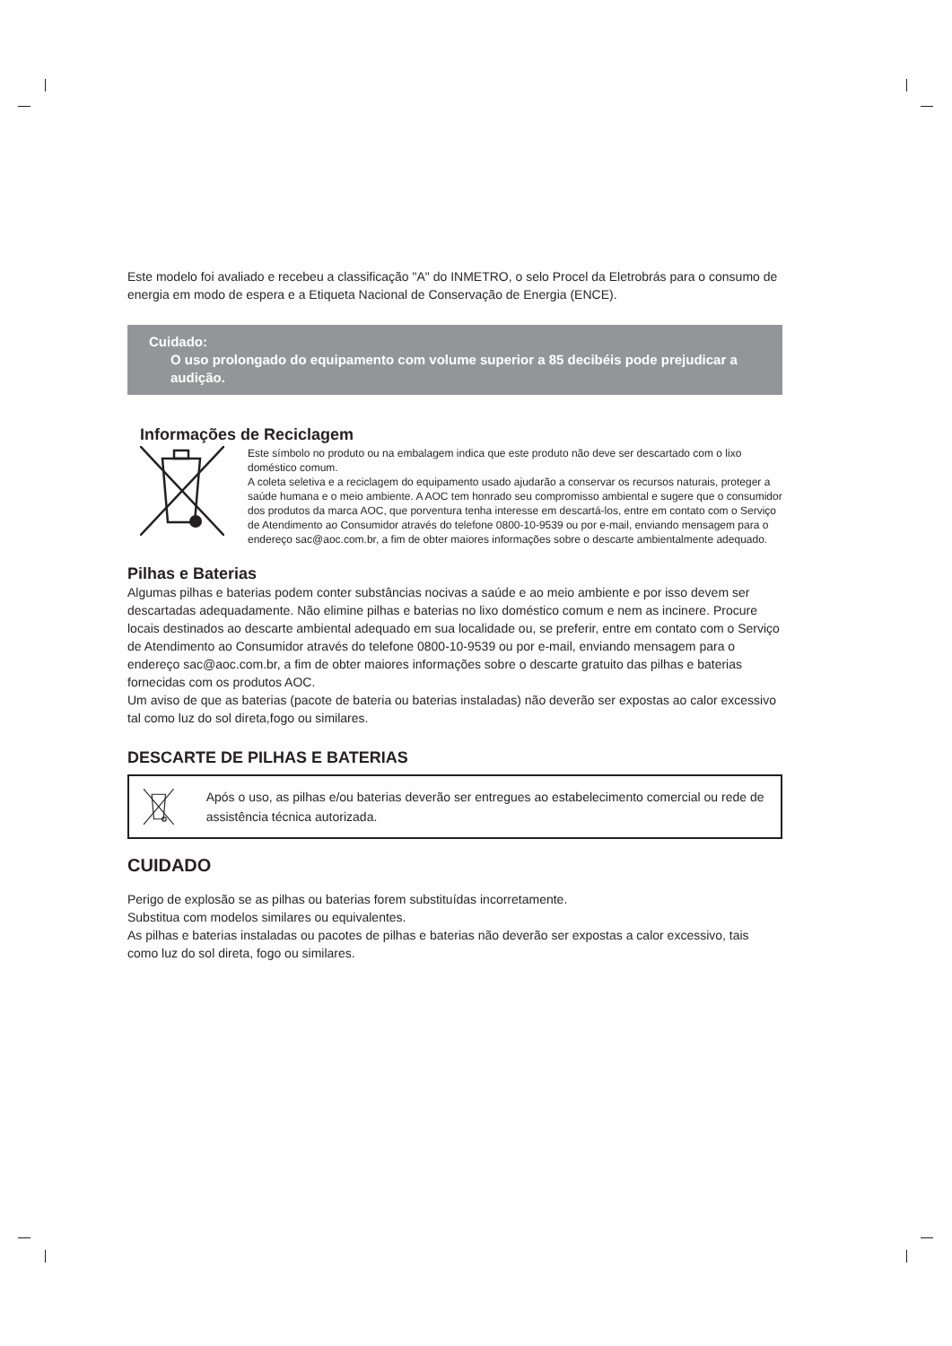Este modelo foi avaliado e recebeu a classificação "A" do INMETRO, o selo Procel da Eletrobrás para o consumo de energia em modo de espera e a Etiqueta Nacional de Conservação de Energia (ENCE).
Cuidado:
O uso prolongado do equipamento com volume superior a 85 decibéis pode prejudicar a audição.
Informações de Reciclagem
Este símbolo no produto ou na embalagem indica que este produto não deve ser descartado com o lixo doméstico comum.
A coleta seletiva e a reciclagem do equipamento usado ajudarão a conservar os recursos naturais, proteger a saúde humana e o meio ambiente. A AOC tem honrado seu compromisso ambiental e sugere que o consumidor dos produtos da marca AOC, que porventura tenha interesse em descartá-los, entre em contato com o Serviço de Atendimento ao Consumidor através do telefone 0800-10-9539 ou por e-mail, enviando mensagem para o endereço sac@aoc.com.br, a fim de obter maiores informações sobre o descarte ambientalmente adequado.
Pilhas e Baterias
Algumas pilhas e baterias podem conter substâncias nocivas a saúde e ao meio ambiente e por isso devem ser descartadas adequadamente. Não elimine pilhas e baterias no lixo doméstico comum e nem as incinere. Procure locais destinados ao descarte ambiental adequado em sua localidade ou, se preferir, entre em contato com o Serviço de Atendimento ao Consumidor através do telefone 0800-10-9539 ou por e-mail, enviando mensagem para o endereço sac@aoc.com.br, a fim de obter maiores informações sobre o descarte gratuito das pilhas e baterias fornecidas com os produtos AOC.
Um aviso de que as baterias (pacote de bateria ou baterias instaladas) não deverão ser expostas ao calor excessivo tal como luz do sol direta,fogo ou similares.
DESCARTE DE PILHAS E BATERIAS
Após o uso, as pilhas e/ou baterias deverão ser entregues ao estabelecimento comercial ou rede de assistência técnica autorizada.
CUIDADO
Perigo de explosão se as pilhas ou baterias forem substituídas incorretamente.
Substitua com modelos similares ou equivalentes.
As pilhas e baterias instaladas ou pacotes de pilhas e baterias não deverão ser expostas a calor excessivo, tais como luz do sol direta, fogo ou similares.